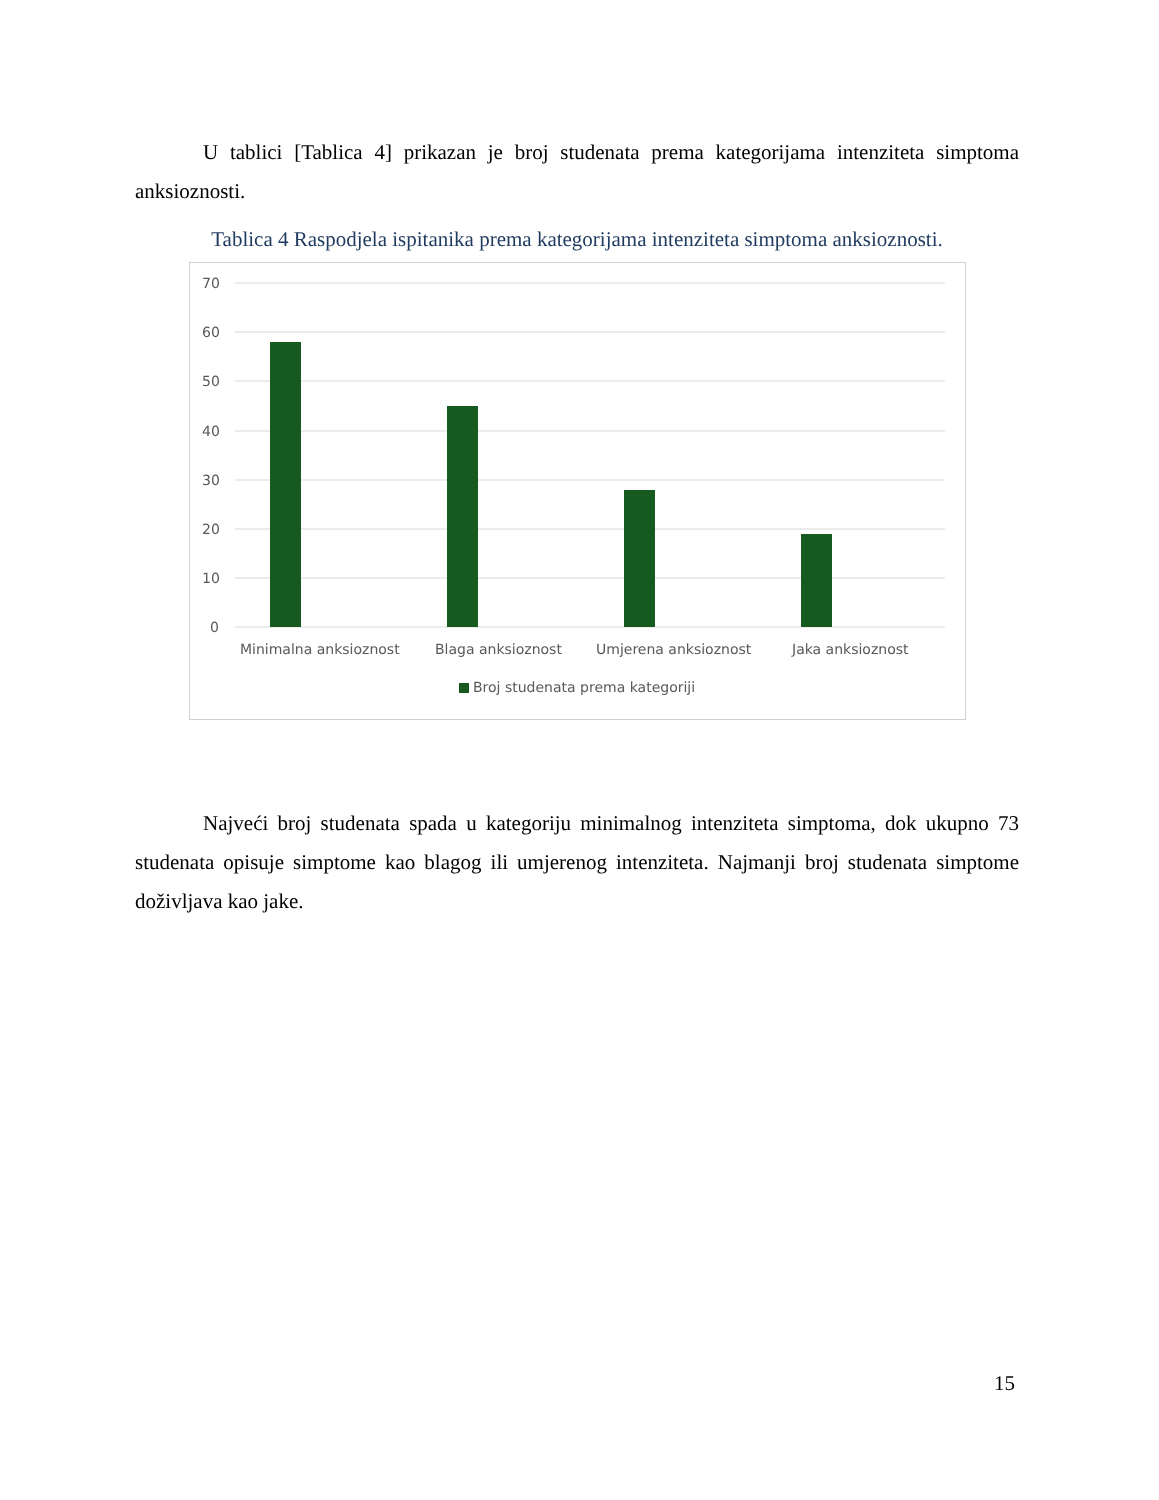U tablici [Tablica 4] prikazan je broj studenata prema kategorijama intenziteta simptoma anksioznosti.
Tablica 4 Raspodjela ispitanika prema kategorijama intenziteta simptoma anksioznosti.
70
60
50
40
30
20
10
0
Minimalna anksioznost
Blaga anksioznost
Umjerena anksioznost
Jaka anksioznost
Broj studenata prema kategoriji
Najveći broj studenata spada u kategoriju minimalnog intenziteta simptoma, dok ukupno 73 studenata opisuje simptome kao blagog ili umjerenog intenziteta. Najmanji broj studenata simptome doživljava kao jake.
15